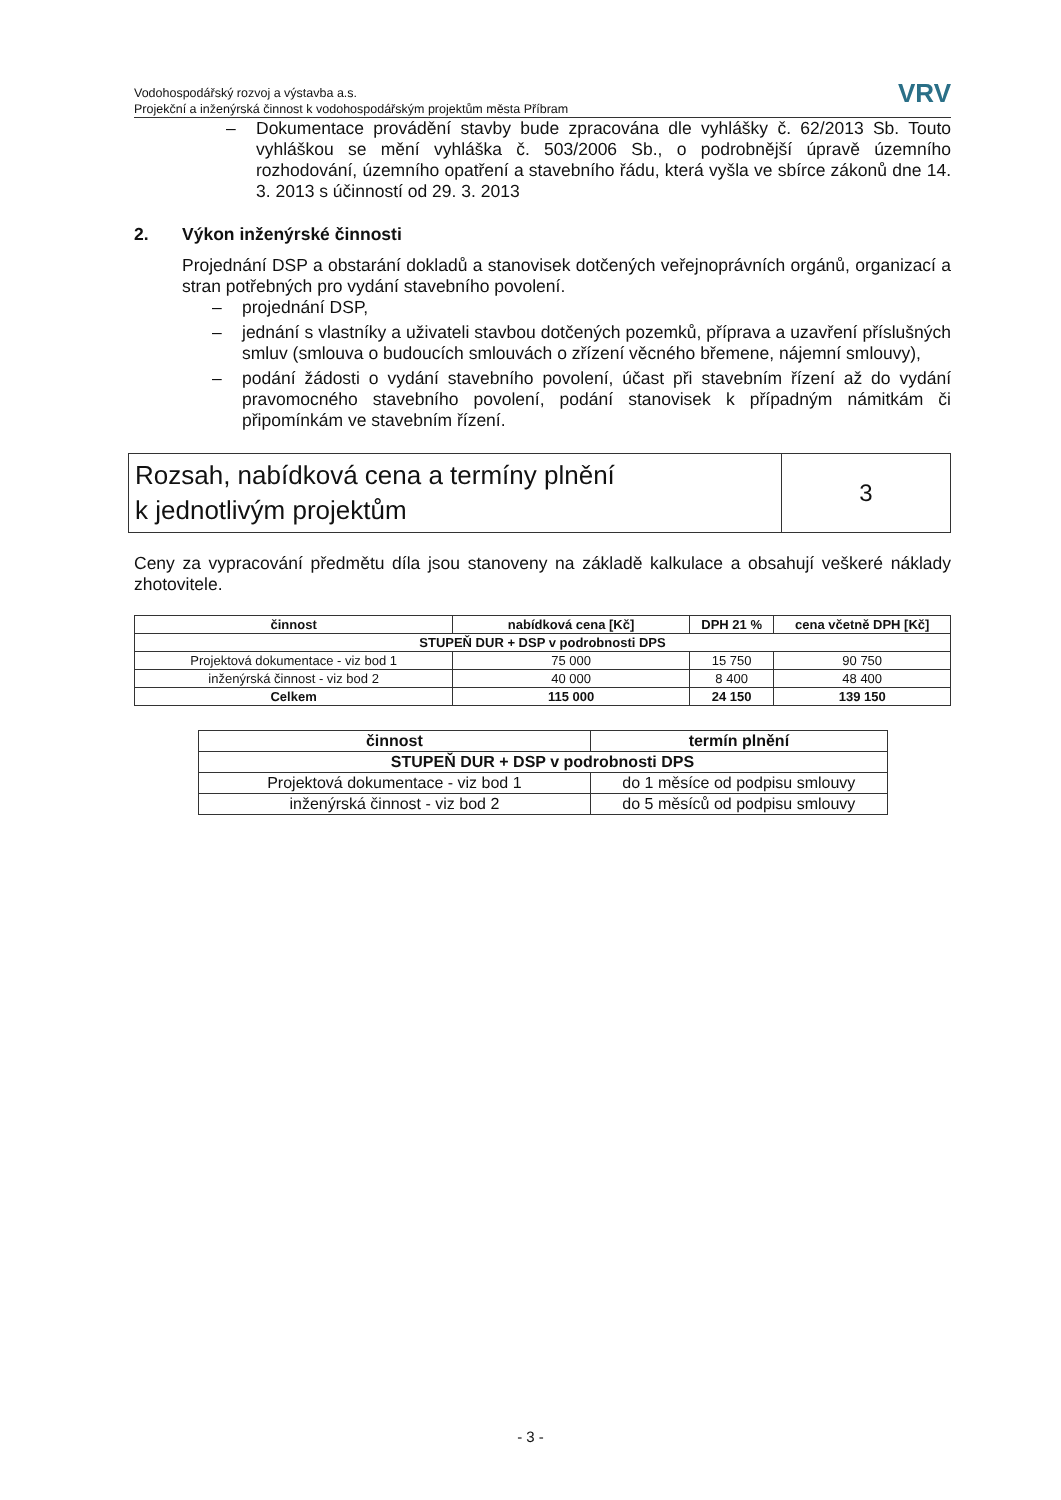Vodohospodářský rozvoj a výstavba a.s.
Projekční a inženýrská činnost k vodohospodářským projektům města Příbram
VRV
– Dokumentace provádění stavby bude zpracována dle vyhlášky č. 62/2013 Sb. Touto vyhláškou se mění vyhláška č. 503/2006 Sb., o podrobnější úpravě územního rozhodování, územního opatření a stavebního řádu, která vyšla ve sbírce zákonů dne 14. 3. 2013 s účinností od 29. 3. 2013
2. Výkon inženýrské činnosti
Projednání DSP a obstarání dokladů a stanovisek dotčených veřejnoprávních orgánů, organizací a stran potřebných pro vydání stavebního povolení.
– projednání DSP,
– jednání s vlastníky a uživateli stavbou dotčených pozemků, příprava a uzavření příslušných smluv (smlouva o budoucích smlouvách o zřízení věcného břemene, nájemní smlouvy),
– podání žádosti o vydání stavebního povolení, účast při stavebním řízení až do vydání pravomocného stavebního povolení, podání stanovisek k případným námitkám či připomínkám ve stavebním řízení.
Rozsah, nabídková cena a termíny plnění
k jednotlivým projektům
3
Ceny za vypracování předmětu díla jsou stanoveny na základě kalkulace a obsahují veškeré náklady zhotovitele.
| činnost | nabídková cena [Kč] | DPH 21 % | cena včetně DPH [Kč] |
| --- | --- | --- | --- |
| STUPEŇ DUR + DSP v podrobnosti DPS | | | |
| Projektová dokumentace - viz bod 1 | 75 000 | 15 750 | 90 750 |
| inženýrská činnost - viz bod 2 | 40 000 | 8 400 | 48 400 |
| Celkem | 115 000 | 24 150 | 139 150 |
| činnost | termín plnění |
| --- | --- |
| STUPEŇ DUR + DSP v podrobnosti DPS | |
| Projektová dokumentace - viz bod 1 | do 1 měsíce od podpisu smlouvy |
| inženýrská činnost - viz bod 2 | do 5 měsíců od podpisu smlouvy |
- 3 -